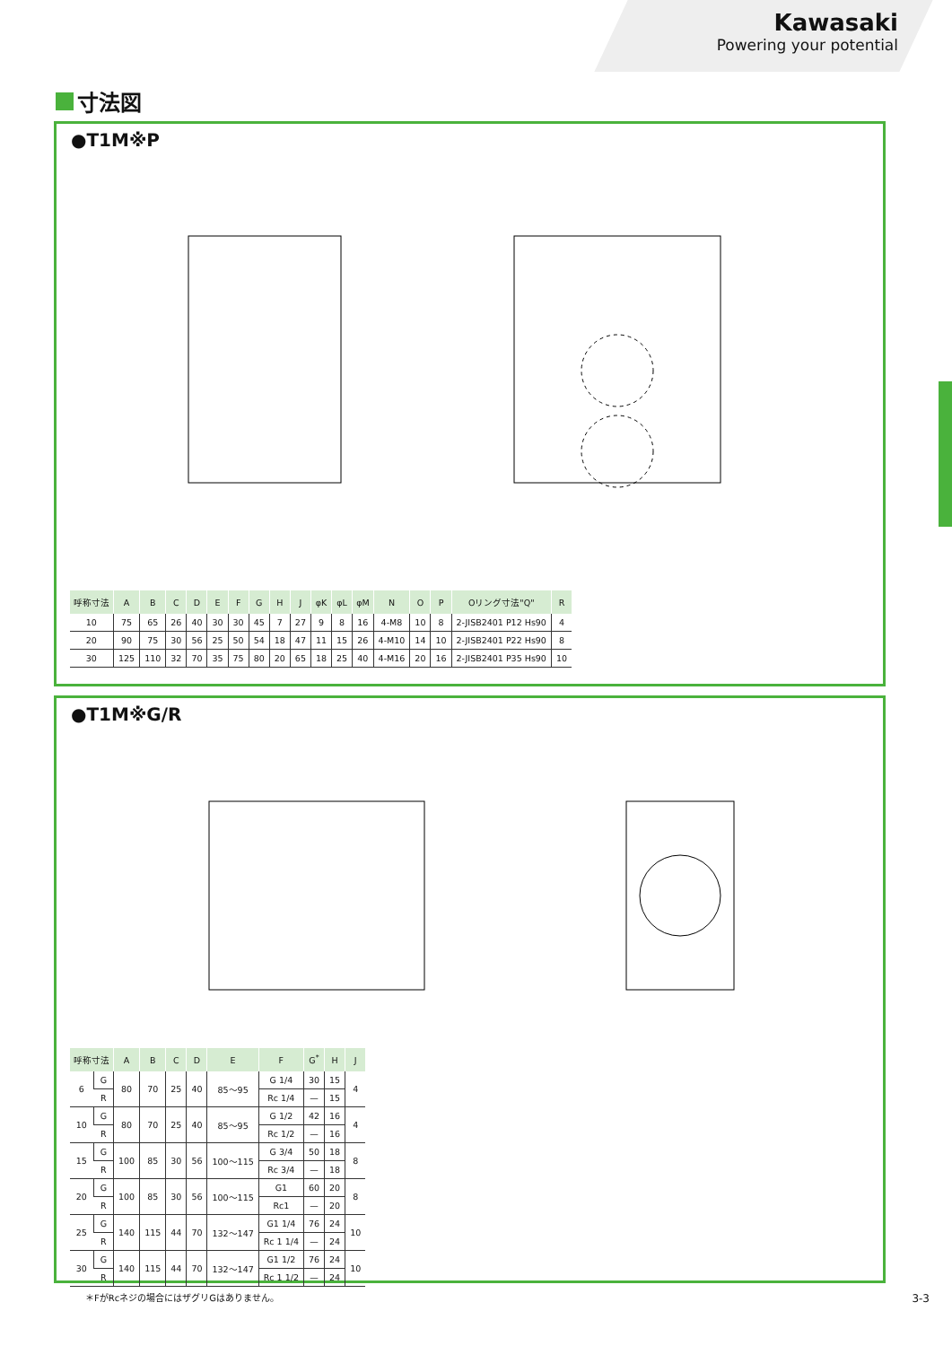Kawasaki
Powering your potential
寸法図
●T1M※P
| 呼称寸法 | A | B | C | D | E | F | G | H | J | φK | φL | φM | N | O | P | Oリング寸法"Q" | R |
| --- | --- | --- | --- | --- | --- | --- | --- | --- | --- | --- | --- | --- | --- | --- | --- | --- | --- |
| 10 | 75 | 65 | 26 | 40 | 30 | 30 | 45 | 7 | 27 | 9 | 8 | 16 | 4-M8 | 10 | 8 | 2-JISB2401 P12 Hs90 | 4 |
| 20 | 90 | 75 | 30 | 56 | 25 | 50 | 54 | 18 | 47 | 11 | 15 | 26 | 4-M10 | 14 | 10 | 2-JISB2401 P22 Hs90 | 8 |
| 30 | 125 | 110 | 32 | 70 | 35 | 75 | 80 | 20 | 65 | 18 | 25 | 40 | 4-M16 | 20 | 16 | 2-JISB2401 P35 Hs90 | 10 |
●T1M※G/R
| 呼称寸法 | | A | B | C | D | E | F | G<sup>*</sup> | H | J |
| --- | --- | --- | --- | --- | --- | --- | --- | --- | --- | --- |
| 6 | G | 80 | 70 | 25 | 40 | 85〜95 | G 1/4 | 30 | 15 | 4 |
| | R | | | | | | Rc 1/4 | — | 15 | |
| 10 | G | 80 | 70 | 25 | 40 | 85〜95 | G 1/2 | 42 | 16 | 4 |
| | R | | | | | | Rc 1/2 | — | 16 | |
| 15 | G | 100 | 85 | 30 | 56 | 100〜115 | G 3/4 | 50 | 18 | 8 |
| | R | | | | | | Rc 3/4 | — | 18 | |
| 20 | G | 100 | 85 | 30 | 56 | 100〜115 | G1 | 60 | 20 | 8 |
| | R | | | | | | Rc1 | — | 20 | |
| 25 | G | 140 | 115 | 44 | 70 | 132〜147 | G1 1/4 | 76 | 24 | 10 |
| | R | | | | | | Rc 1 1/4 | — | 24 | |
| 30 | G | 140 | 115 | 44 | 70 | 132〜147 | G1 1/2 | 76 | 24 | 10 |
| | R | | | | | | Rc 1 1/2 | — | 24 | |
＊FがRcネジの場合にはザグリGはありません。
3-3